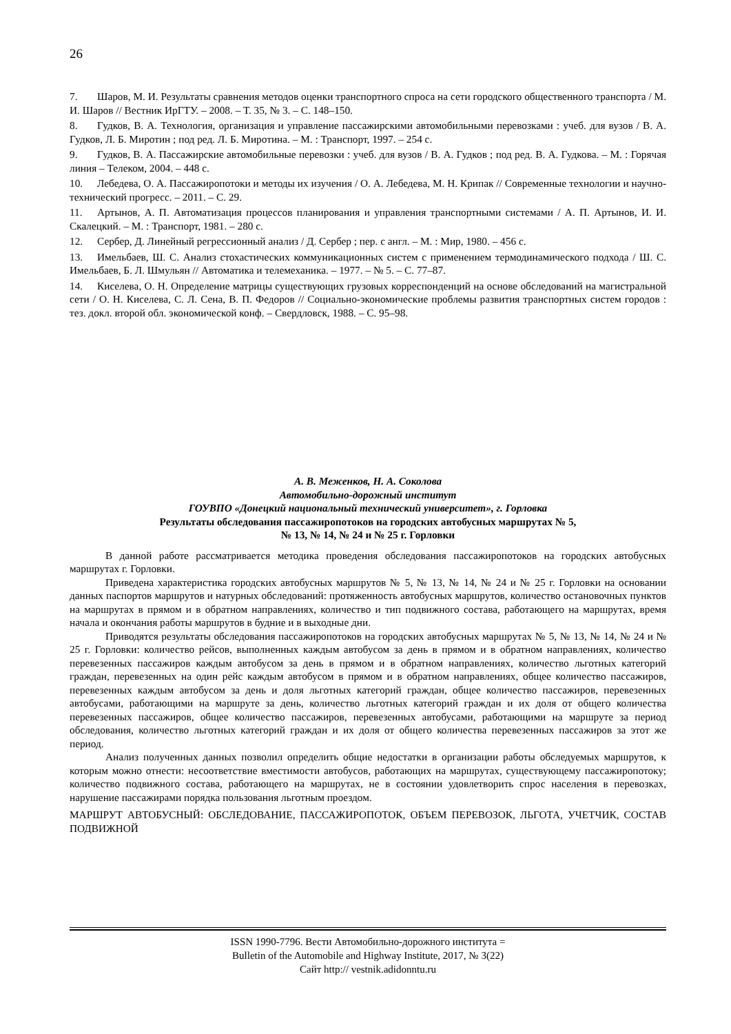26
7. Шаров, М. И. Результаты сравнения методов оценки транспортного спроса на сети городского общественного транспорта / М. И. Шаров // Вестник ИрГТУ. – 2008. – Т. 35, № 3. – С. 148–150.
8. Гудков, В. А. Технология, организация и управление пассажирскими автомобильными перевозками : учеб. для вузов / В. А. Гудков, Л. Б. Миротин ; под ред. Л. Б. Миротина. – М. : Транспорт, 1997. – 254 с.
9. Гудков, В. А. Пассажирские автомобильные перевозки : учеб. для вузов / В. А. Гудков ; под ред. В. А. Гудкова. – М. : Горячая линия – Телеком, 2004. – 448 с.
10. Лебедева, О. А. Пассажиропотоки и методы их изучения / О. А. Лебедева, М. Н. Крипак // Современные технологии и научно-технический прогресс. – 2011. – С. 29.
11. Артынов, А. П. Автоматизация процессов планирования и управления транспортными системами / А. П. Артынов, И. И. Скалецкий. – М. : Транспорт, 1981. – 280 с.
12. Сербер, Д. Линейный регрессионный анализ / Д. Сербер ; пер. с англ. – М. : Мир, 1980. – 456 с.
13. Имельбаев, Ш. С. Анализ стохастических коммуникационных систем с применением термодинамического подхода / Ш. С. Имельбаев, Б. Л. Шмульян // Автоматика и телемеханика. – 1977. – № 5. – С. 77–87.
14. Киселева, О. Н. Определение матрицы существующих грузовых корреспонденций на основе обследований на магистральной сети / О. Н. Киселева, С. Л. Сена, В. П. Федоров // Социально-экономические проблемы развития транспортных систем городов : тез. докл. второй обл. экономической конф. – Свердловск, 1988. – С. 95–98.
А. В. Меженков, Н. А. Соколова
Автомобильно-дорожный институт
ГОУВПО «Донецкий национальный технический университет», г. Горловка
Результаты обследования пассажиропотоков на городских автобусных маршрутах № 5,
№ 13, № 14, № 24 и № 25 г. Горловки
В данной работе рассматривается методика проведения обследования пассажиропотоков на городских автобусных маршрутах г. Горловки.
Приведена характеристика городских автобусных маршрутов № 5, № 13, № 14, № 24 и № 25 г. Горловки на основании данных паспортов маршрутов и натурных обследований: протяженность автобусных маршрутов, количество остановочных пунктов на маршрутах в прямом и в обратном направлениях, количество и тип подвижного состава, работающего на маршрутах, время начала и окончания работы маршрутов в будние и в выходные дни.
Приводятся результаты обследования пассажиропотоков на городских автобусных маршрутах № 5, № 13, № 14, № 24 и № 25 г. Горловки: количество рейсов, выполненных каждым автобусом за день в прямом и в обратном направлениях, количество перевезенных пассажиров каждым автобусом за день в прямом и в обратном направлениях, количество льготных категорий граждан, перевезенных на один рейс каждым автобусом в прямом и в обратном направлениях, общее количество пассажиров, перевезенных каждым автобусом за день и доля льготных категорий граждан, общее количество пассажиров, перевезенных автобусами, работающими на маршруте за день, количество льготных категорий граждан и их доля от общего количества перевезенных пассажиров, общее количество пассажиров, перевезенных автобусами, работающими на маршруте за период обследования, количество льготных категорий граждан и их доля от общего количества перевезенных пассажиров за этот же период.
Анализ полученных данных позволил определить общие недостатки в организации работы обследуемых маршрутов, к которым можно отнести: несоответствие вместимости автобусов, работающих на маршрутах, существующему пассажиропотоку; количество подвижного состава, работающего на маршрутах, не в состоянии удовлетворить спрос населения в перевозках, нарушение пассажирами порядка пользования льготным проездом.
МАРШРУТ АВТОБУСНЫЙ: ОБСЛЕДОВАНИЕ, ПАССАЖИРОПОТОК, ОБЪЕМ ПЕРЕВОЗОК, ЛЬГОТА, УЧЕТЧИК, СОСТАВ ПОДВИЖНОЙ
ISSN 1990-7796. Вести Автомобильно-дорожного института =
Bulletin of the Automobile and Highway Institute, 2017, № 3(22)
Сайт http:// vestnik.adidonntu.ru